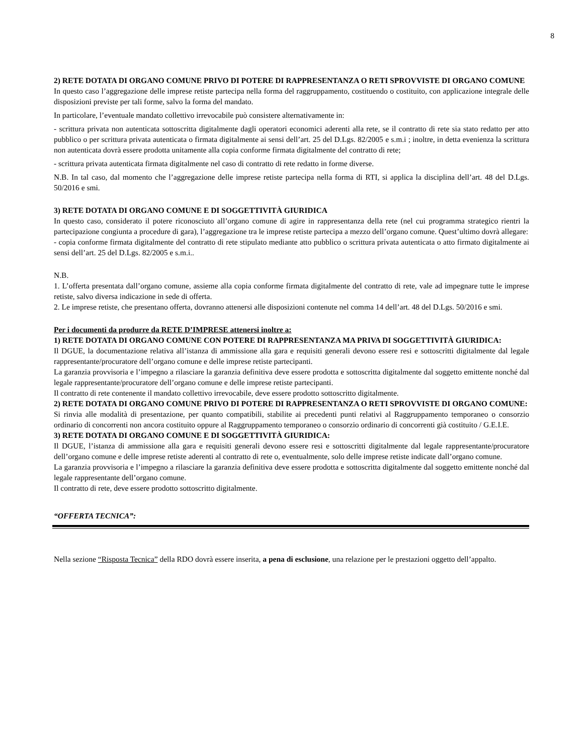8
2) RETE DOTATA DI ORGANO COMUNE PRIVO DI POTERE DI RAPPRESENTANZA O RETI SPROVVISTE DI ORGANO COMUNE
In questo caso l’aggregazione delle imprese retiste partecipa nella forma del raggruppamento, costituendo o costituito, con applicazione integrale delle disposizioni previste per tali forme, salvo la forma del mandato.
In particolare, l’eventuale mandato collettivo irrevocabile può consistere alternativamente in:
- scrittura privata non autenticata sottoscritta digitalmente dagli operatori economici aderenti alla rete, se il contratto di rete sia stato redatto per atto pubblico o per scrittura privata autenticata o firmata digitalmente ai sensi dell’art. 25 del D.Lgs. 82/2005 e s.m.i ; inoltre, in detta evenienza la scrittura non autenticata dovrà essere prodotta unitamente alla copia conforme firmata digitalmente del contratto di rete;
- scrittura privata autenticata firmata digitalmente nel caso di contratto di rete redatto in forme diverse.
N.B. In tal caso, dal momento che l’aggregazione delle imprese retiste partecipa nella forma di RTI, si applica la disciplina dell’art. 48 del D.Lgs. 50/2016 e smi.
3) RETE DOTATA DI ORGANO COMUNE E DI SOGGETTIVITÀ GIURIDICA
In questo caso, considerato il potere riconosciuto all’organo comune di agire in rappresentanza della rete (nel cui programma strategico rientri la partecipazione congiunta a procedure di gara), l’aggregazione tra le imprese retiste partecipa a mezzo dell’organo comune. Quest’ultimo dovrà allegare:
- copia conforme firmata digitalmente del contratto di rete stipulato mediante atto pubblico o scrittura privata autenticata o atto firmato digitalmente ai sensi dell’art. 25 del D.Lgs. 82/2005 e s.m.i..
N.B.
1. L’offerta presentata dall’organo comune, assieme alla copia conforme firmata digitalmente del contratto di rete, vale ad impegnare tutte le imprese retiste, salvo diversa indicazione in sede di offerta.
2. Le imprese retiste, che presentano offerta, dovranno attenersi alle disposizioni contenute nel comma 14 dell’art. 48 del D.Lgs. 50/2016 e smi.
Per i documenti da produrre da RETE D’IMPRESE attenersi inoltre a:
1) RETE DOTATA DI ORGANO COMUNE CON POTERE DI RAPPRESENTANZA MA PRIVA DI SOGGETTIVITÀ GIURIDICA:
Il DGUE, la documentazione relativa all’istanza di ammissione alla gara e requisiti generali devono essere resi e sottoscritti digitalmente dal legale rappresentante/procuratore dell’organo comune e delle imprese retiste partecipanti.
La garanzia provvisoria e l’impegno a rilasciare la garanzia definitiva deve essere prodotta e sottoscritta digitalmente dal soggetto emittente nonché dal legale rappresentante/procuratore dell’organo comune e delle imprese retiste partecipanti.
Il contratto di rete contenente il mandato collettivo irrevocabile, deve essere prodotto sottoscritto digitalmente.
2) RETE DOTATA DI ORGANO COMUNE PRIVO DI POTERE DI RAPPRESENTANZA O RETI SPROVVISTE DI ORGANO COMUNE:
Si rinvia alle modalità di presentazione, per quanto compatibili, stabilite ai precedenti punti relativi al Raggruppamento temporaneo o consorzio ordinario di concorrenti non ancora costituito oppure al Raggruppamento temporaneo o consorzio ordinario di concorrenti già costituito / G.E.I.E.
3) RETE DOTATA DI ORGANO COMUNE E DI SOGGETTIVITÀ GIURIDICA:
Il DGUE, l’istanza di ammissione alla gara e requisiti generali devono essere resi e sottoscritti digitalmente dal legale rappresentante/procuratore dell’organo comune e delle imprese retiste aderenti al contratto di rete o, eventualmente, solo delle imprese retiste indicate dall’organo comune.
La garanzia provvisoria e l’impegno a rilasciare la garanzia definitiva deve essere prodotta e sottoscritta digitalmente dal soggetto emittente nonché dal legale rappresentante dell’organo comune.
Il contratto di rete, deve essere prodotto sottoscritto digitalmente.
“OFFERTA TECNICA”:
Nella sezione “Risposta Tecnica” della RDO dovrà essere inserita, a pena di esclusione, una relazione per le prestazioni oggetto dell’appalto.